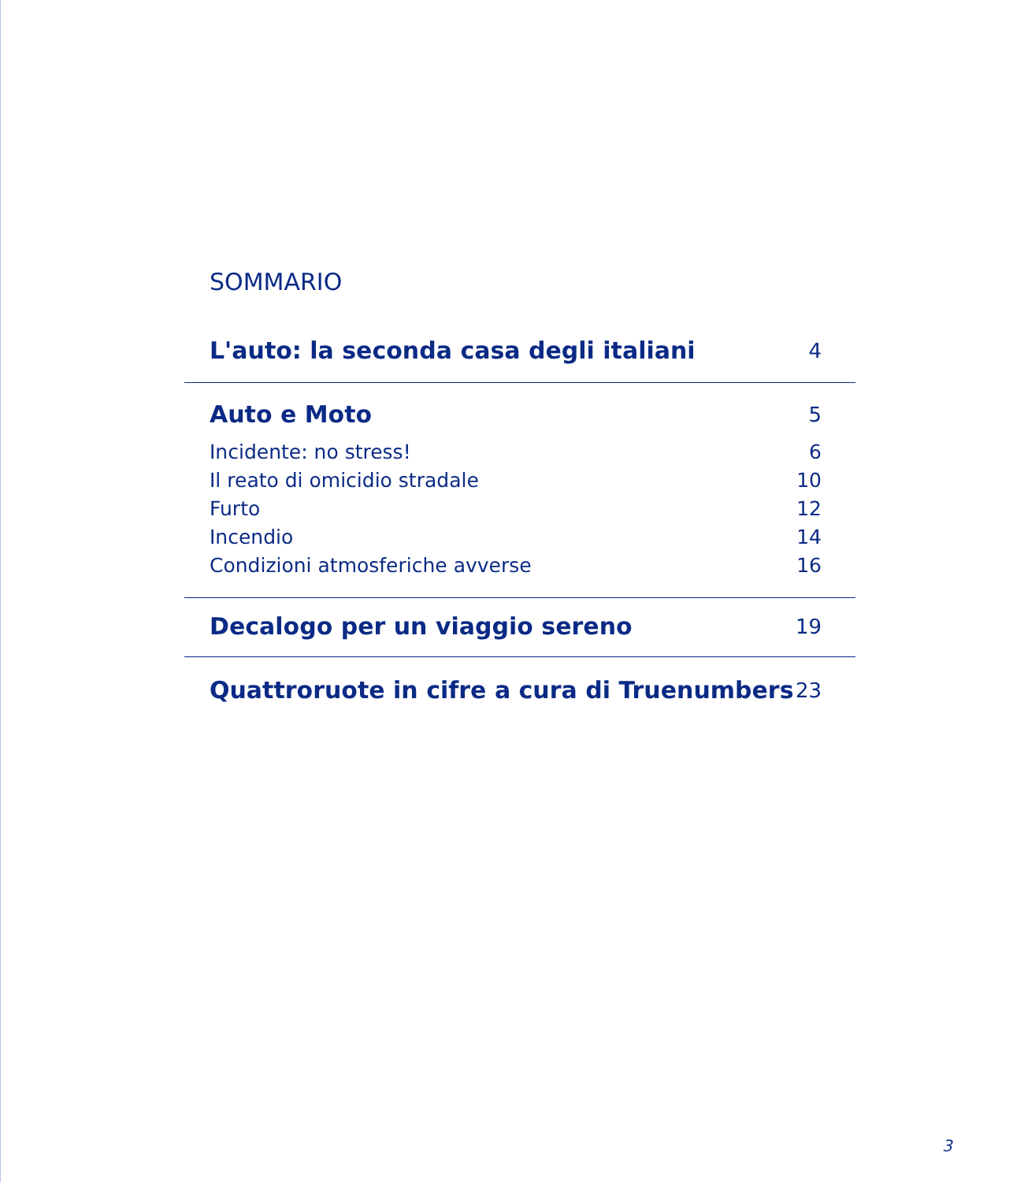SOMMARIO
L'auto: la seconda casa degli italiani 4
Auto e Moto 5
Incidente: no stress! 6
Il reato di omicidio stradale 10
Furto 12
Incendio 14
Condizioni atmosferiche avverse 16
Decalogo per un viaggio sereno 19
Quattroruote in cifre a cura di Truenumbers 23
3